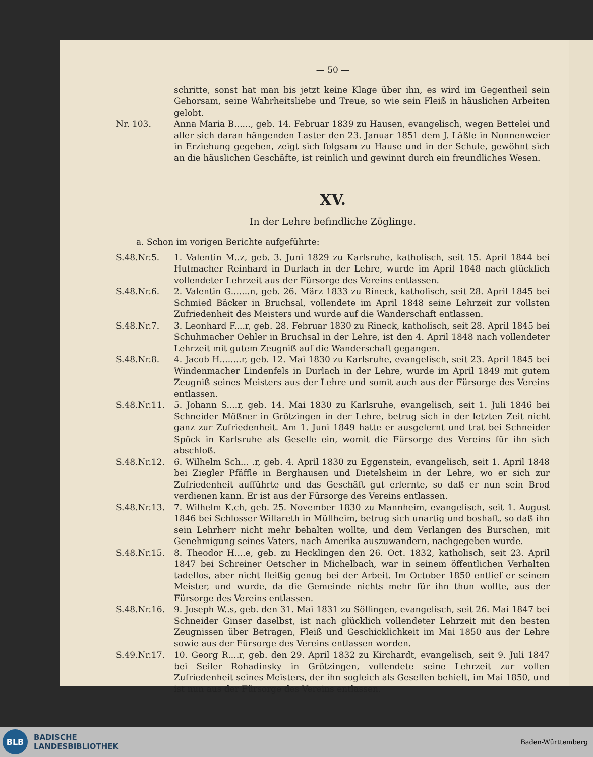— 50 —
schritte, sonst hat man bis jetzt keine Klage über ihn, es wird im Gegentheil sein Gehorsam, seine Wahrheitsliebe und Treue, so wie sein Fleiß in häuslichen Arbeiten gelobt.
Nr. 103. Anna Maria B......, geb. 14. Februar 1839 zu Hausen, evangelisch, wegen Bettelei und aller sich daran hängenden Laster den 23. Januar 1851 dem J. Läßle in Nonnenweier in Erziehung gegeben, zeigt sich folgsam zu Hause und in der Schule, gewöhnt sich an die häuslichen Geschäfte, ist reinlich und gewinnt durch ein freundliches Wesen.
XV.
In der Lehre befindliche Zöglinge.
a. Schon im vorigen Berichte aufgeführte:
S.48.Nr.5. 1. Valentin M..z, geb. 3. Juni 1829 zu Karlsruhe, katholisch, seit 15. April 1844 bei Hutmacher Reinhard in Durlach in der Lehre, wurde im April 1848 nach glücklich vollendeter Lehrzeit aus der Fürsorge des Vereins entlassen.
S.48.Nr.6. 2. Valentin G.......n, geb. 26. März 1833 zu Rineck, katholisch, seit 28. April 1845 bei Schmied Bäcker in Bruchsal, vollendete im April 1848 seine Lehrzeit zur vollsten Zufriedenheit des Meisters und wurde auf die Wanderschaft entlassen.
S.48.Nr.7. 3. Leonhard F....r, geb. 28. Februar 1830 zu Rineck, katholisch, seit 28. April 1845 bei Schuhmacher Oehler in Bruchsal in der Lehre, ist den 4. April 1848 nach vollendeter Lehrzeit mit gutem Zeugniß auf die Wanderschaft gegangen.
S.48.Nr.8. 4. Jacob H........r, geb. 12. Mai 1830 zu Karlsruhe, evangelisch, seit 23. April 1845 bei Windenmacher Lindenfels in Durlach in der Lehre, wurde im April 1849 mit gutem Zeugniß seines Meisters aus der Lehre und somit auch aus der Fürsorge des Vereins entlassen.
S.48.Nr.11. 5. Johann S....r, geb. 14. Mai 1830 zu Karlsruhe, evangelisch, seit 1. Juli 1846 bei Schneider Mößner in Grötzingen in der Lehre, betrug sich in der letzten Zeit nicht ganz zur Zufriedenheit. Am 1. Juni 1849 hatte er ausgelernt und trat bei Schneider Spöck in Karlsruhe als Geselle ein, womit die Fürsorge des Vereins für ihn sich abschloß.
S.48.Nr.12. 6. Wilhelm Sch... .r, geb. 4. April 1830 zu Eggenstein, evangelisch, seit 1. April 1848 bei Ziegler Pfäffle in Berghausen und Dietelsheim in der Lehre, wo er sich zur Zufriedenheit aufführte und das Geschäft gut erlernte, so daß er nun sein Brod verdienen kann. Er ist aus der Fürsorge des Vereins entlassen.
S.48.Nr.13. 7. Wilhelm K.ch, geb. 25. November 1830 zu Mannheim, evangelisch, seit 1. August 1846 bei Schlosser Willareth in Müllheim, betrug sich unartig und boshaft, so daß ihn sein Lehrherr nicht mehr behalten wollte, und dem Verlangen des Burschen, mit Genehmigung seines Vaters, nach Amerika auszuwandern, nachgegeben wurde.
S.48.Nr.15. 8. Theodor H....e, geb. zu Hecklingen den 26. Oct. 1832, katholisch, seit 23. April 1847 bei Schreiner Oetscher in Michelbach, war in seinem öffentlichen Verhalten tadellos, aber nicht fleißig genug bei der Arbeit. Im October 1850 entlief er seinem Meister, und wurde, da die Gemeinde nichts mehr für ihn thun wollte, aus der Fürsorge des Vereins entlassen.
S.48.Nr.16. 9. Joseph W..s, geb. den 31. Mai 1831 zu Söllingen, evangelisch, seit 26. Mai 1847 bei Schneider Ginser daselbst, ist nach glücklich vollendeter Lehrzeit mit den besten Zeugnissen über Betragen, Fleiß und Geschicklichkeit im Mai 1850 aus der Lehre sowie aus der Fürsorge des Vereins entlassen worden.
S.49.Nr.17. 10. Georg R....r, geb. den 29. April 1832 zu Kirchardt, evangelisch, seit 9. Juli 1847 bei Seiler Rohadinsky in Grötzingen, vollendete seine Lehrzeit zur vollen Zufriedenheit seines Meisters, der ihn sogleich als Gesellen behielt, im Mai 1850, und ist nun aus der Fürsorge des Vereins entlassen.
BLB
BADISCHE
LANDESBIBLIOTHEK
Baden-Württemberg